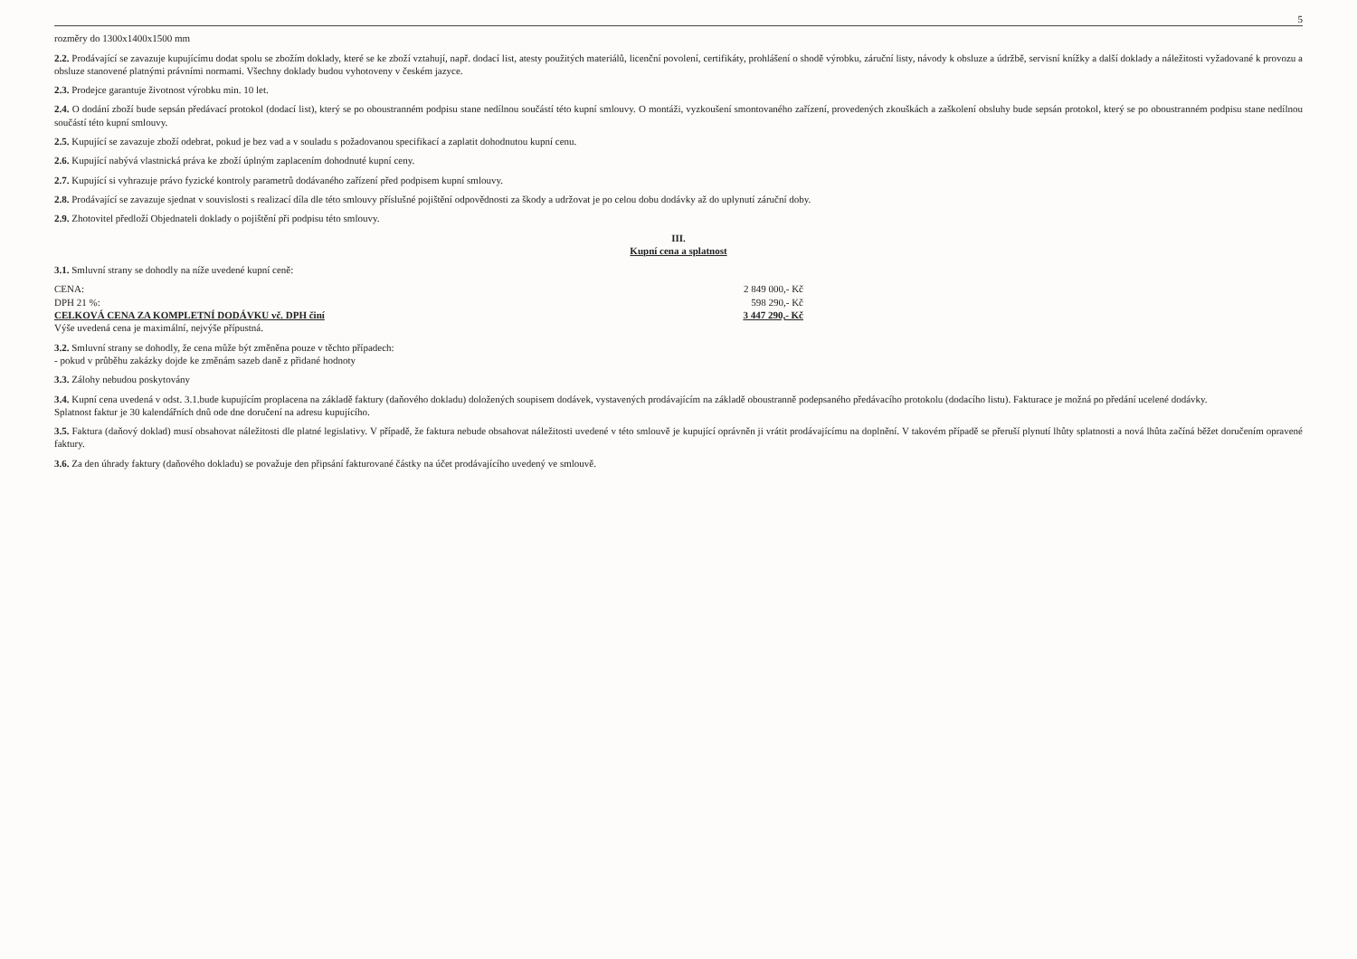5
rozměry do 1300x1400x1500 mm
2.2. Prodávající se zavazuje kupujícímu dodat spolu se zbožím doklady, které se ke zboží vztahují, např. dodací list, atesty použitých materiálů, licenční povolení, certifikáty, prohlášení o shodě výrobku, záruční listy, návody k obsluze a údržbě, servisní knížky a další doklady a náležitosti vyžadované k provozu a obsluze stanovené platnými právními normami. Všechny doklady budou vyhotoveny v českém jazyce.
2.3. Prodejce garantuje životnost výrobku min. 10 let.
2.4. O dodání zboží bude sepsán předávací protokol (dodací list), který se po oboustranném podpisu stane nedílnou součástí této kupní smlouvy. O montáži, vyzkoušení smontovaného zařízení, provedených zkouškách a zaškolení obsluhy bude sepsán protokol, který se po oboustranném podpisu stane nedílnou součástí této kupní smlouvy.
2.5. Kupující se zavazuje zboží odebrat, pokud je bez vad a v souladu s požadovanou specifikací a zaplatit dohodnutou kupní cenu.
2.6. Kupující nabývá vlastnická práva ke zboží úplným zaplacením dohodnuté kupní ceny.
2.7. Kupující si vyhrazuje právo fyzické kontroly parametrů dodávaného zařízení před podpisem kupní smlouvy.
2.8. Prodávající se zavazuje sjednat v souvislosti s realizací díla dle této smlouvy příslušné pojištění odpovědnosti za škody a udržovat je po celou dobu dodávky až do uplynutí záruční doby.
2.9. Zhotovitel předloží Objednateli doklady o pojištění při podpisu této smlouvy.
III.
Kupní cena a splatnost
3.1. Smluvní strany se dohodly na níže uvedené kupní ceně:
CENA: 2 849 000,- Kč
DPH 21 %: 598 290,- Kč
CELKOVÁ CENA ZA KOMPLETNÍ DODÁVKU vč. DPH činí 3 447 290,- Kč
Výše uvedená cena je maximální, nejvýše přípustná.
3.2. Smluvní strany se dohodly, že cena může být změněna pouze v těchto případech:
- pokud v průběhu zakázky dojde ke změnám sazeb daně z přidané hodnoty
3.3. Zálohy nebudou poskytovány
3.4. Kupní cena uvedená v odst. 3.1.bude kupujícím proplacena na základě faktury (daňového dokladu) doložených soupisem dodávek, vystavených prodávajícím na základě oboustranně podepsaného předávacího protokolu (dodacího listu). Fakturace je možná po předání ucelené dodávky.
Splatnost faktur je 30 kalendářních dnů ode dne doručení na adresu kupujícího.
3.5. Faktura (daňový doklad) musí obsahovat náležitosti dle platné legislativy. V případě, že faktura nebude obsahovat náležitosti uvedené v této smlouvě je kupující oprávněn ji vrátit prodávajícímu na doplnění. V takovém případě se přeruší plynutí lhůty splatnosti a nová lhůta začíná běžet doručením opravené faktury.
3.6. Za den úhrady faktury (daňového dokladu) se považuje den připsání fakturované částky na účet prodávajícího uvedený ve smlouvě.